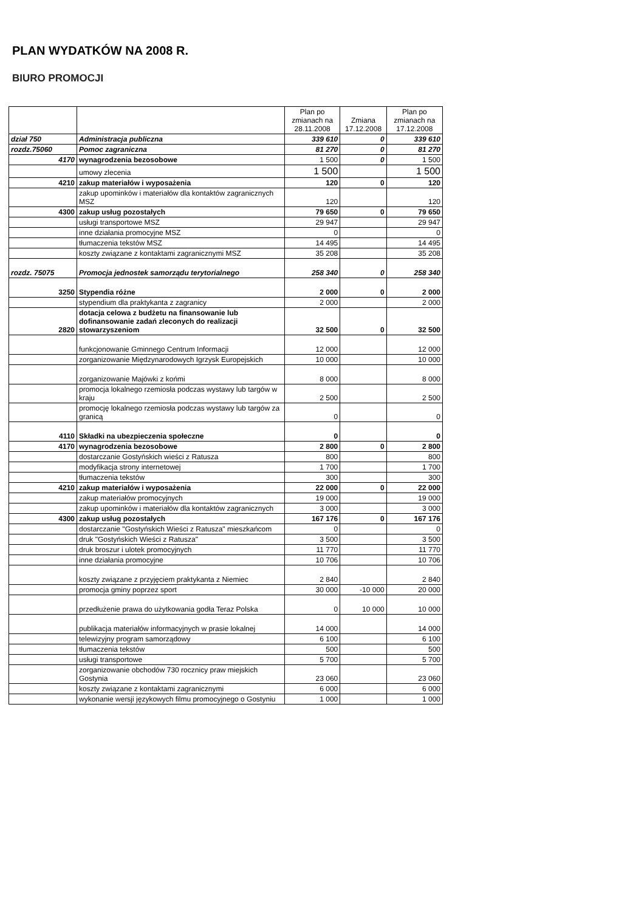PLAN WYDATKÓW NA 2008 R.
BIURO PROMOCJI
| | | Plan po zmianach na 28.11.2008 | Zmiana 17.12.2008 | Plan po zmianach na 17.12.2008 |
| --- | --- | --- | --- | --- |
| dział 750 | Administracja publiczna | 339 610 | 0 | 339 610 |
| rozdz.75060 | Pomoc zagraniczna | 81 270 | 0 | 81 270 |
| 4170 | wynagrodzenia bezosobowe | 1 500 | 0 | 1 500 |
| | umowy zlecenia | 1 500 | | 1 500 |
| 4210 | zakup materiałów i wyposażenia | 120 | 0 | 120 |
| | zakup upominków i materiałów dla kontaktów zagranicznych MSZ | 120 | | 120 |
| 4300 | zakup usług pozostałych | 79 650 | 0 | 79 650 |
| | usługi transportowe MSZ | 29 947 | | 29 947 |
| | inne działania promocyjne MSZ | 0 | | 0 |
| | tłumaczenia tekstów MSZ | 14 495 | | 14 495 |
| | koszty związane z kontaktami zagranicznymi MSZ | 35 208 | | 35 208 |
| rozdz. 75075 | Promocja jednostek samorządu terytorialnego | 258 340 | 0 | 258 340 |
| 3250 | Stypendia różne | 2 000 | 0 | 2 000 |
| | stypendium dla praktykanta z zagranicy | 2 000 | | 2 000 |
| 2820 | dotacja celowa z budżetu na finansowanie lub dofinansowanie zadań zleconych do realizacji stowarzyszeniom | 32 500 | 0 | 32 500 |
| | funkcjonowanie Gminnego Centrum Informacji | 12 000 | | 12 000 |
| | zorganizowanie Międzynarodowych Igrzysk Europejskich | 10 000 | | 10 000 |
| | zorganizowanie Majówki z końmi | 8 000 | | 8 000 |
| | promocja lokalnego rzemiosła podczas wystawy lub targów w kraju | 2 500 | | 2 500 |
| | promocję lokalnego rzemiosła podczas wystawy lub targów za granicą | 0 | | 0 |
| 4110 | Składki na ubezpieczenia społeczne | 0 | | 0 |
| 4170 | wynagrodzenia bezosobowe | 2 800 | 0 | 2 800 |
| | dostarczanie Gostyńskich wieści z Ratusza | 800 | | 800 |
| | modyfikacja strony internetowej | 1 700 | | 1 700 |
| | tłumaczenia tekstów | 300 | | 300 |
| 4210 | zakup materiałów i wyposażenia | 22 000 | 0 | 22 000 |
| | zakup materiałów promocyjnych | 19 000 | | 19 000 |
| | zakup upominków i materiałów dla kontaktów zagranicznych | 3 000 | | 3 000 |
| 4300 | zakup usług pozostałych | 167 176 | 0 | 167 176 |
| | dostarczanie "Gostyńskich Wieści z Ratusza" mieszkańcom | 0 | | 0 |
| | druk "Gostyńskich Wieści z Ratusza" | 3 500 | | 3 500 |
| | druk broszur i ulotek promocyjnych | 11 770 | | 11 770 |
| | inne działania promocyjne | 10 706 | | 10 706 |
| | koszty związane z przyjęciem praktykanta z Niemiec | 2 840 | | 2 840 |
| | promocja gminy poprzez sport | 30 000 | -10 000 | 20 000 |
| | przedłużenie prawa do użytkowania godła Teraz Polska | 0 | 10 000 | 10 000 |
| | publikacja materiałów informacyjnych w prasie lokalnej | 14 000 | | 14 000 |
| | telewizyjny program samorządowy | 6 100 | | 6 100 |
| | tłumaczenia tekstów | 500 | | 500 |
| | usługi transportowe | 5 700 | | 5 700 |
| | zorganizowanie obchodów 730 rocznicy praw miejskich Gostynia | 23 060 | | 23 060 |
| | koszty związane z kontaktami zagranicznymi | 6 000 | | 6 000 |
| | wykonanie wersji językowych filmu promocyjnego o Gostyniu | 1 000 | | 1 000 |